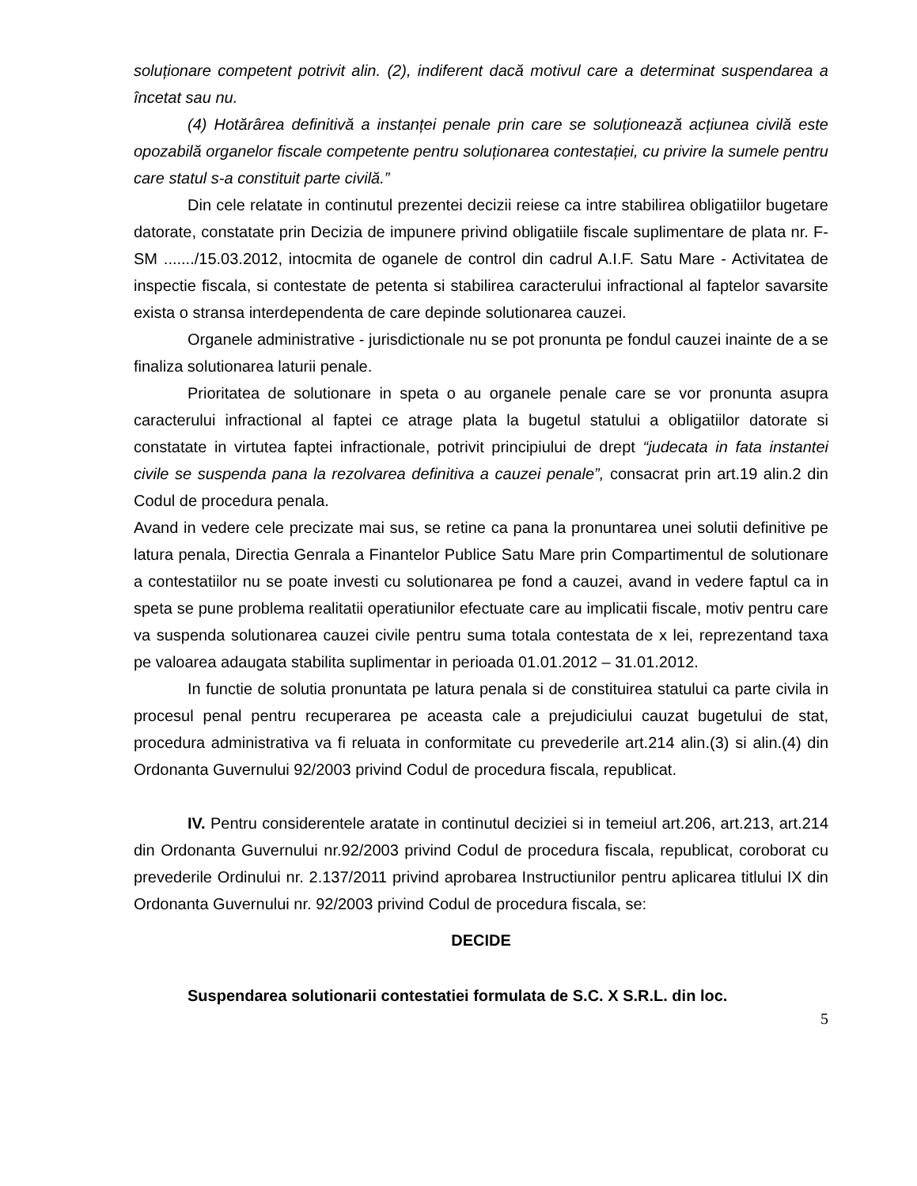soluționare competent potrivit alin. (2), indiferent dacă motivul care a determinat suspendarea a încetat sau nu.
(4) Hotărârea definitivă a instanței penale prin care se soluționează acțiunea civilă este opozabilă organelor fiscale competente pentru soluționarea contestației, cu privire la sumele pentru care statul s-a constituit parte civilă.”
Din cele relatate in continutul prezentei decizii reiese ca intre stabilirea obligatiilor bugetare datorate, constatate prin Decizia de impunere privind obligatiile fiscale suplimentare de plata nr. F-SM ......./15.03.2012, intocmita de oganele de control din cadrul A.I.F. Satu Mare - Activitatea de inspectie fiscala, si contestate de petenta si stabilirea caracterului infractional al faptelor savarsite exista o stransa interdependenta de care depinde solutionarea cauzei.
Organele administrative - jurisdictionale nu se pot pronunta pe fondul cauzei inainte de a se finaliza solutionarea laturii penale.
Prioritatea de solutionare in speta o au organele penale care se vor pronunta asupra caracterului infractional al faptei ce atrage plata la bugetul statului a obligatiilor datorate si constatate in virtutea faptei infractionale, potrivit principiului de drept “judecata in fata instantei civile se suspenda pana la rezolvarea definitiva a cauzei penale”, consacrat prin art.19 alin.2 din Codul de procedura penala.
Avand in vedere cele precizate mai sus, se retine ca pana la pronuntarea unei solutii definitive pe latura penala, Directia Genrala a Finantelor Publice Satu Mare prin Compartimentul de solutionare a contestatiilor nu se poate investi cu solutionarea pe fond a cauzei, avand in vedere faptul ca in speta se pune problema realitatii operatiunilor efectuate care au implicatii fiscale, motiv pentru care va suspenda solutionarea cauzei civile pentru suma totala contestata de x lei, reprezentand taxa pe valoarea adaugata stabilita suplimentar in perioada 01.01.2012 – 31.01.2012.
In functie de solutia pronuntata pe latura penala si de constituirea statului ca parte civila in procesul penal pentru recuperarea pe aceasta cale a prejudiciului cauzat bugetului de stat, procedura administrativa va fi reluata in conformitate cu prevederile art.214 alin.(3) si alin.(4) din Ordonanta Guvernului 92/2003 privind Codul de procedura fiscala, republicat.
IV. Pentru considerentele aratate in continutul deciziei si in temeiul art.206, art.213, art.214 din Ordonanta Guvernului nr.92/2003 privind Codul de procedura fiscala, republicat, coroborat cu prevederile Ordinului nr. 2.137/2011 privind aprobarea Instructiunilor pentru aplicarea titlului IX din Ordonanta Guvernului nr. 92/2003 privind Codul de procedura fiscala, se:
DECIDE
Suspendarea solutionarii contestatiei formulata de S.C. X S.R.L. din loc.
5